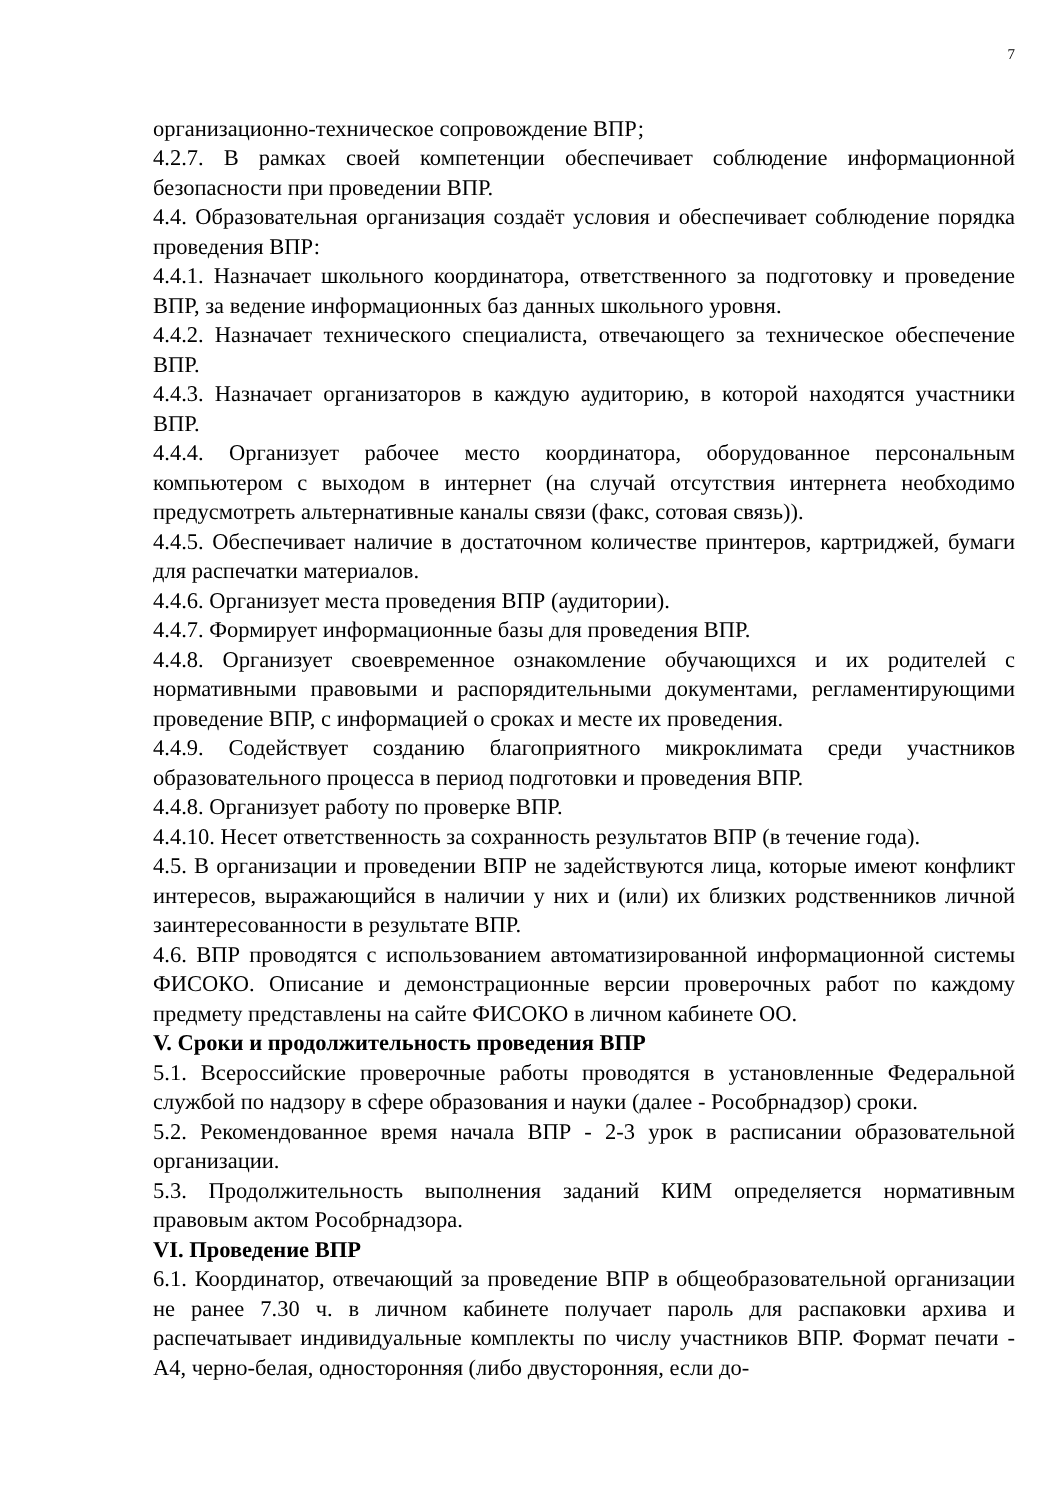7
организационно-техническое сопровождение ВПР;
4.2.7. В рамках своей компетенции обеспечивает соблюдение информационной безопасности при проведении ВПР.
4.4. Образовательная организация создаёт условия и обеспечивает соблюдение порядка проведения ВПР:
4.4.1. Назначает школьного координатора, ответственного за подготовку и проведение ВПР, за ведение информационных баз данных школьного уровня.
4.4.2. Назначает технического специалиста, отвечающего за техническое обеспечение ВПР.
4.4.3. Назначает организаторов в каждую аудиторию, в которой находятся участники ВПР.
4.4.4. Организует рабочее место координатора, оборудованное персональным компьютером с выходом в интернет (на случай отсутствия интернета необходимо предусмотреть альтернативные каналы связи (факс, сотовая связь)).
4.4.5. Обеспечивает наличие в достаточном количестве принтеров, картриджей, бумаги для распечатки материалов.
4.4.6. Организует места проведения ВПР (аудитории).
4.4.7. Формирует информационные базы для проведения ВПР.
4.4.8. Организует своевременное ознакомление обучающихся и их родителей с нормативными правовыми и распорядительными документами, регламентирующими проведение ВПР, с информацией о сроках и месте их проведения.
4.4.9. Содействует созданию благоприятного микроклимата среди участников образовательного процесса в период подготовки и проведения ВПР.
4.4.8. Организует работу по проверке ВПР.
4.4.10. Несет ответственность за сохранность результатов ВПР (в течение года).
4.5. В организации и проведении ВПР не задействуются лица, которые имеют конфликт интересов, выражающийся в наличии у них и (или) их близких родственников личной заинтересованности в результате ВПР.
4.6. ВПР проводятся с использованием автоматизированной информационной системы ФИСОКО. Описание и демонстрационные версии проверочных работ по каждому предмету представлены на сайте ФИСОКО в личном кабинете ОО.
V. Сроки и продолжительность проведения ВПР
5.1. Всероссийские проверочные работы проводятся в установленные Федеральной службой по надзору в сфере образования и науки (далее - Рособрнадзор) сроки.
5.2. Рекомендованное время начала ВПР - 2-3 урок в расписании образовательной организации.
5.3. Продолжительность выполнения заданий КИМ определяется нормативным правовым актом Рособрнадзора.
VI. Проведение ВПР
6.1. Координатор, отвечающий за проведение ВПР в общеобразовательной организации не ранее 7.30 ч. в личном кабинете получает пароль для распаковки архива и распечатывает индивидуальные комплекты по числу участников ВПР. Формат печати - А4, черно-белая, односторонняя (либо двусторонняя, если до-